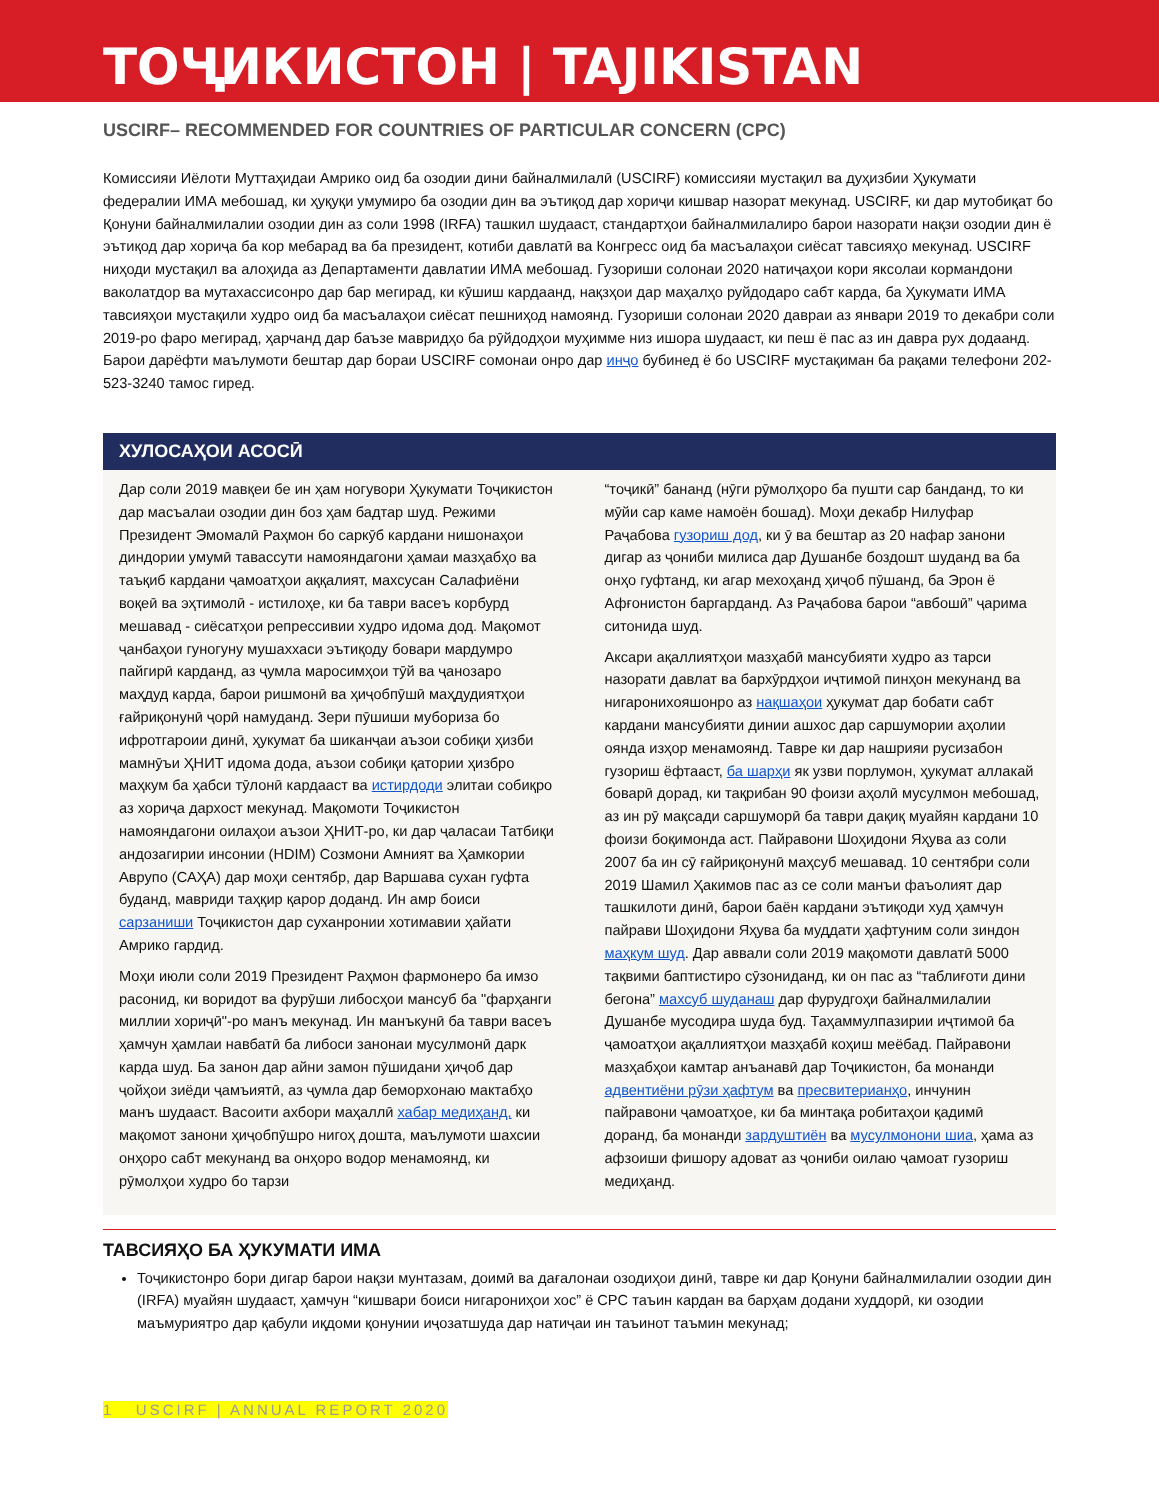ТОҶИКИСТОН | TAJIKISTAN
USCIRF– RECOMMENDED FOR COUNTRIES OF PARTICULAR CONCERN (CPC)
Комиссияи Иёлоти Муттаҳидаи Амрико оид ба озодии дини байналмилалӣ (USCIRF) комиссияи мустақил ва дуҳизбии Ҳукумати федералии ИМА мебошад, ки ҳуқуқи умумиро ба озодии дин ва эътиқод дар хориҷи кишвар назорат мекунад. USCIRF, ки дар мутобиқат бо Қонуни байналмилалии озодии дин аз соли 1998 (IRFA) ташкил шудааст, стандартҳои байналмилалиро барои назорати нақзи озодии дин ё эътиқод дар хориҷа ба кор мебарад ва ба президент, котиби давлатӣ ва Конгресс оид ба масъалаҳои сиёсат тавсияҳо мекунад. USCIRF ниҳоди мустақил ва алоҳида аз Департаменти давлатии ИМА мебошад. Гузориши солонаи 2020 натиҷаҳои кори яксолаи кормандони ваколатдор ва мутахассисонро дар бар мегирад, ки кӯшиш кардаанд, нақзҳои дар маҳалҳо руйдодаро сабт карда, ба Ҳукумати ИМА тавсияҳои мустақили худро оид ба масъалаҳои сиёсат пешниҳод намоянд. Гузориши солонаи 2020 давраи аз январи 2019 то декабри соли 2019-ро фаро мегирад, ҳарчанд дар баъзе мавридҳо ба рӯйдодҳои муҳимме низ ишора шудааст, ки пеш ё пас аз ин давра рух додаанд. Барои дарёфти маълумоти бештар дар бораи USCIRF сомонаи онро дар инҷо бубинед ё бо USCIRF мустақиман ба рақами телефони 202-523-3240 тамос гиред.
ХУЛОСАҲОИ АСОСӢ
Дар соли 2019 мавқеи бе ин ҳам ногувори Ҳукумати Тоҷикистон дар масъалаи озодии дин боз ҳам бадтар шуд. Режими Президент Эмомалӣ Раҳмон бо саркӯб кардани нишонаҳои диндории умумӣ тавассути намояндагони ҳамаи мазҳабҳо ва таъқиб кардани ҷамоатҳои аққалият, махсусан Салафиёни воқеӣ ва эҳтимолӣ - истилоҳе, ки ба таври васеъ корбурд мешавад - сиёсатҳои репрессивии худро идома дод. Мақомот ҷанбаҳои гуногуну мушаххаси эътиқоду бовари мардумро пайгирӣ карданд, аз ҷумла маросимҳои тӯй ва ҷанозаро маҳдуд карда, барои ришмонӣ ва ҳиҷобпӯшӣ маҳдудиятҳои ғайриқонунӣ ҷорӣ намуданд. Зери пӯшиши мубориза бо ифротгароии динӣ, ҳукумат ба шиканҷаи аъзои собиқи ҳизби мамнӯъи ҲНИТ идома дода, аъзои собиқи қатории ҳизбро маҳкум ба ҳабси тӯлонӣ кардааст ва истирдоди элитаи собиқро аз хориҷа дархост мекунад. Мақомоти Тоҷикистон намояндагони оилаҳои аъзои ҲНИТ-ро, ки дар ҷаласаи Татбиқи андозагирии инсонии (HDIM) Созмони Амният ва Ҳамкории Аврупо (САҲА) дар моҳи сентябр, дар Варшава сухан гуфта буданд, мавриди таҳқир қарор доданд. Ин амр боиси сарзаниши Тоҷикистон дар суханронии хотимавии ҳайати Амрико гардид.
Моҳи июли соли 2019 Президент Раҳмон фармонеро ба имзо расонид, ки воридот ва фурӯши либосҳои мансуб ба "фарҳанги миллии хориҷӣ"-ро манъ мекунад. Ин манъкунӣ ба таври васеъ ҳамчун ҳамлаи навбатӣ ба либоси занонаи мусулмонӣ дарк карда шуд. Ба занон дар айни замон пӯшидани ҳиҷоб дар ҷойҳои зиёди ҷамъиятӣ, аз ҷумла дар беморхонаю мактабҳо манъ шудааст. Васоити ахбори маҳаллӣ хабар медиҳанд, ки мақомот занони ҳиҷобпӯшро нигоҳ дошта, маълумоти шахсии онҳоро сабт мекунанд ва онҳоро водор менамоянд, ки рӯмолҳои худро бо тарзи
“тоҷикӣ” бананд (нӯги рӯмолҳоро ба пушти сар банданд, то ки мӯйи сар каме намоён бошад). Моҳи декабр Нилуфар Раҷабова гузориш дод, ки ӯ ва бештар аз 20 нафар занони дигар аз ҷониби милиса дар Душанбе боздошт шуданд ва ба онҳо гуфтанд, ки агар мехоҳанд ҳиҷоб пӯшанд, ба Эрон ё Афғонистон баргарданд. Аз Раҷабова барои “авбошӣ” ҷарима ситонида шуд.
Аксари ақаллиятҳои мазҳабӣ мансубияти худро аз тарси назорати давлат ва бархӯрдҳои иҷтимоӣ пинҳон мекунанд ва нигаронихояшонро аз нақшаҳои ҳукумат дар бобати сабт кардани мансубияти динии ашхос дар саршумории аҳолии оянда изҳор менамоянд. Тавре ки дар нашрияи русизабон гузориш ёфтааст, ба шарҳи як узви порлумон, ҳукумат аллакай боварӣ дорад, ки тақрибан 90 фоизи аҳолӣ мусулмон мебошад, аз ин рӯ мақсади саршуморӣ ба таври дақиқ муайян кардани 10 фоизи боқимонда аст. Пайравони Шоҳидони Яҳува аз соли 2007 ба ин сӯ ғайриқонунӣ маҳсуб мешавад. 10 сентябри соли 2019 Шамил Ҳакимов пас аз се соли манъи фаъолият дар ташкилоти динӣ, барои баён кардани эътиқоди худ ҳамчун пайрави Шоҳидони Яҳува ба муддати ҳафтуним соли зиндон маҳкум шуд. Дар аввали соли 2019 мақомоти давлатӣ 5000 тақвими баптистиро сӯзониданд, ки он пас аз “таблиғоти дини бегона” махсуб шуданаш дар фурудгоҳи байналмилалии Душанбе мусодира шуда буд. Таҳаммулпазирии иҷтимоӣ ба ҷамоатҳои ақаллиятҳои мазҳабӣ коҳиш меёбад. Пайравони мазҳабҳои камтар анъанавӣ дар Тоҷикистон, ба монанди адвентиёни рӯзи ҳафтум ва пресвитерианҳо, инчунин пайравони ҷамоатҳое, ки ба минтақа робитаҳои қадимӣ доранд, ба монанди зардуштиён ва мусулмонони шиа, ҳама аз афзоиши фишору адоват аз ҷониби оилаю ҷамоат гузориш медиҳанд.
ТАВСИЯҲО БА ҲУКУМАТИ ИМА
Тоҷикистонро бори дигар барои нақзи мунтазам, доимӣ ва дағалонаи озодиҳои динӣ, тавре ки дар Қонуни байналмилалии озодии дин (IRFA) муайян шудааст, ҳамчун “кишвари боиси нигарониҳои хос” ё CPC таъин кардан ва барҳам додани худдорӣ, ки озодии маъмуриятро дар қабули иқдоми қонунии иҷозатшуда дар натиҷаи ин таъинот таъмин мекунад;
1 USCIRF | ANNUAL REPORT 2020